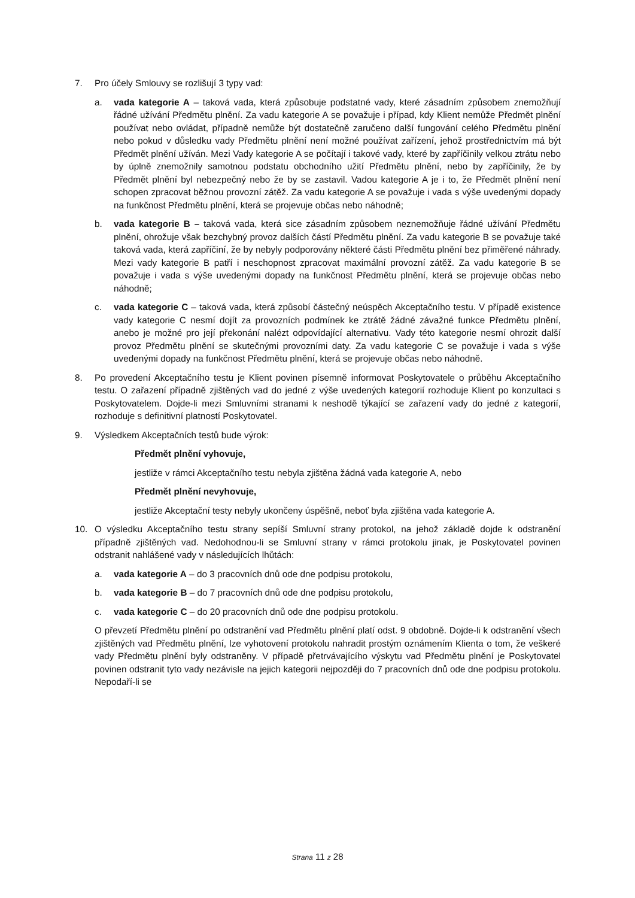7. Pro účely Smlouvy se rozlišují 3 typy vad:
a. vada kategorie A – taková vada, která způsobuje podstatné vady, které zásadním způsobem znemožňují řádné užívání Předmětu plnění. Za vadu kategorie A se považuje i případ, kdy Klient nemůže Předmět plnění používat nebo ovládat, případně nemůže být dostatečně zaručeno další fungování celého Předmětu plnění nebo pokud v důsledku vady Předmětu plnění není možné používat zařízení, jehož prostřednictvím má být Předmět plnění užíván. Mezi Vady kategorie A se počítají i takové vady, které by zapříčinily velkou ztrátu nebo by úplně znemožnily samotnou podstatu obchodního užití Předmětu plnění, nebo by zapříčinily, že by Předmět plnění byl nebezpečný nebo že by se zastavil. Vadou kategorie A je i to, že Předmět plnění není schopen zpracovat běžnou provozní zátěž. Za vadu kategorie A se považuje i vada s výše uvedenými dopady na funkčnost Předmětu plnění, která se projevuje občas nebo náhodně;
b. vada kategorie B – taková vada, která sice zásadním způsobem neznemožňuje řádné užívání Předmětu plnění, ohrožuje však bezchybný provoz dalších částí Předmětu plnění. Za vadu kategorie B se považuje také taková vada, která zapříčiní, že by nebyly podporovány některé části Předmětu plnění bez přiměřené náhrady. Mezi vady kategorie B patří i neschopnost zpracovat maximální provozní zátěž. Za vadu kategorie B se považuje i vada s výše uvedenými dopady na funkčnost Předmětu plnění, která se projevuje občas nebo náhodně;
c. vada kategorie C – taková vada, která způsobí částečný neúspěch Akceptačního testu. V případě existence vady kategorie C nesmí dojít za provozních podmínek ke ztrátě žádné závažné funkce Předmětu plnění, anebo je možné pro její překonání nalézt odpovídající alternativu. Vady této kategorie nesmí ohrozit další provoz Předmětu plnění se skutečnými provozními daty. Za vadu kategorie C se považuje i vada s výše uvedenými dopady na funkčnost Předmětu plnění, která se projevuje občas nebo náhodně.
8. Po provedení Akceptačního testu je Klient povinen písemně informovat Poskytovatele o průběhu Akceptačního testu. O zařazení případně zjištěných vad do jedné z výše uvedených kategorií rozhoduje Klient po konzultaci s Poskytovatelem. Dojde-li mezi Smluvními stranami k neshodě týkající se zařazení vady do jedné z kategorií, rozhoduje s definitivní platností Poskytovatel.
9. Výsledkem Akceptačních testů bude výrok:
Předmět plnění vyhovuje,
jestliže v rámci Akceptačního testu nebyla zjištěna žádná vada kategorie A, nebo
Předmět plnění nevyhovuje,
jestliže Akceptační testy nebyly ukončeny úspěšně, neboť byla zjištěna vada kategorie A.
10. O výsledku Akceptačního testu strany sepíší Smluvní strany protokol, na jehož základě dojde k odstranění případně zjištěných vad. Nedohodnou-li se Smluvní strany v rámci protokolu jinak, je Poskytovatel povinen odstranit nahlášené vady v následujících lhůtách:
a. vada kategorie A – do 3 pracovních dnů ode dne podpisu protokolu,
b. vada kategorie B – do 7 pracovních dnů ode dne podpisu protokolu,
c. vada kategorie C – do 20 pracovních dnů ode dne podpisu protokolu.
O převzetí Předmětu plnění po odstranění vad Předmětu plnění platí odst. 9 obdobně. Dojde-li k odstranění všech zjištěných vad Předmětu plnění, lze vyhotovení protokolu nahradit prostým oznámením Klienta o tom, že veškeré vady Předmětu plnění byly odstraněny. V případě přetrvávajícího výskytu vad Předmětu plnění je Poskytovatel povinen odstranit tyto vady nezávisle na jejich kategorii nejpozději do 7 pracovních dnů ode dne podpisu protokolu. Nepodaří-li se
Strana 11 z 28